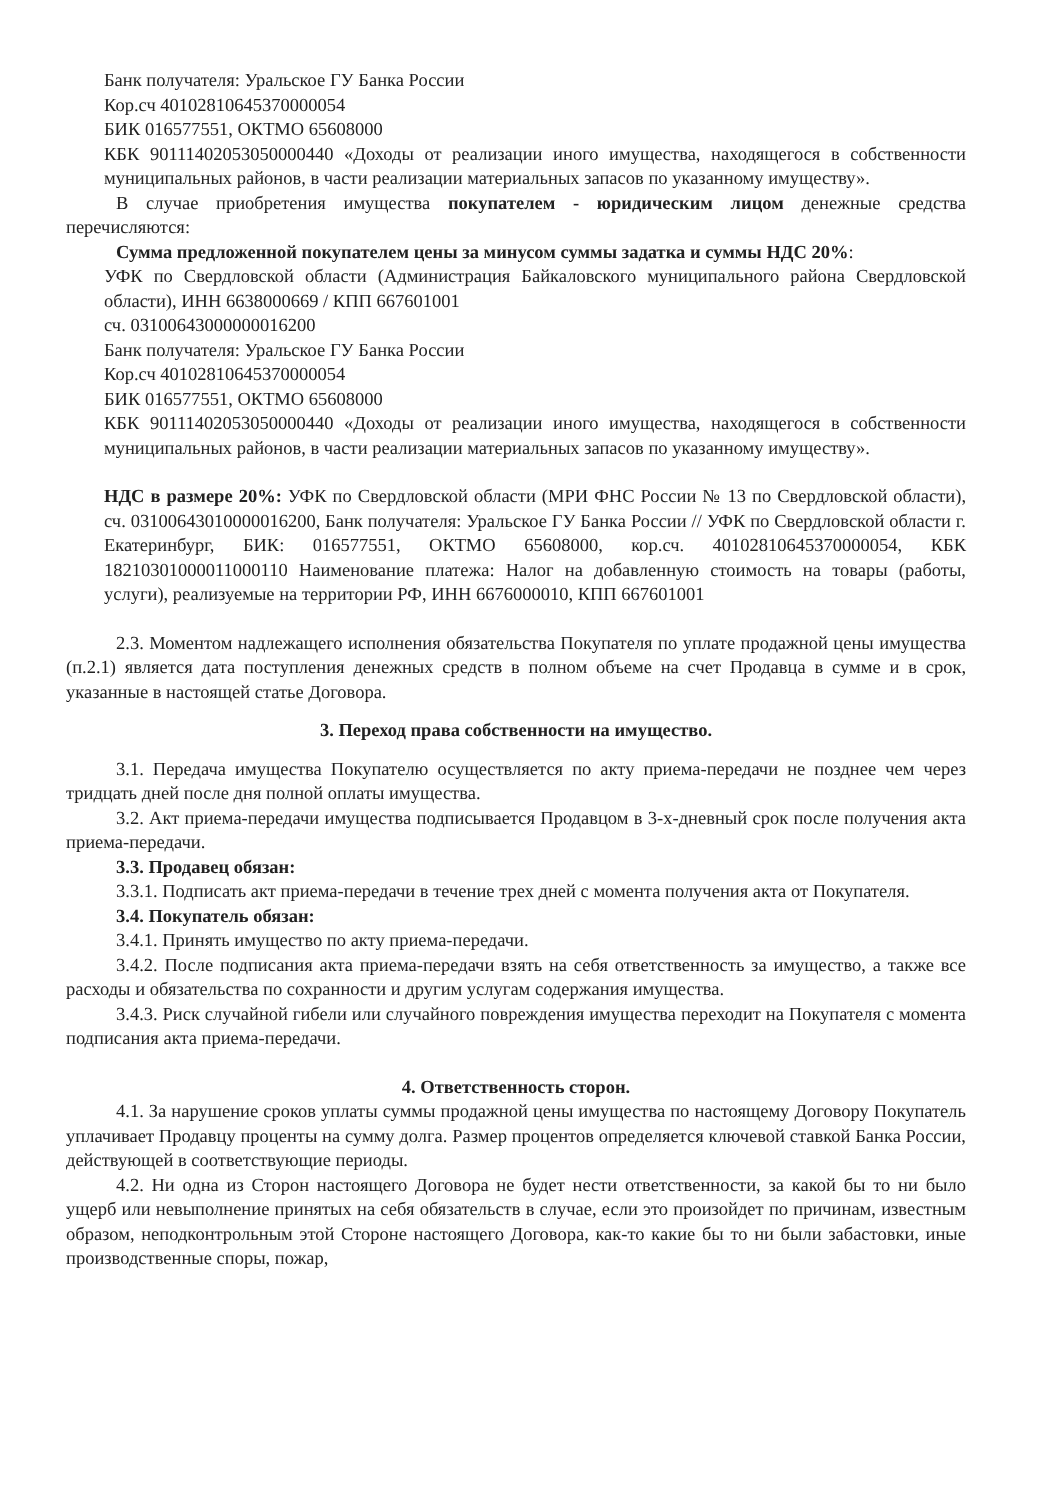Банк получателя: Уральское ГУ Банка России
Кор.сч 40102810645370000054
БИК 016577551, ОКТМО 65608000
КБК 90111402053050000440 «Доходы от реализации иного имущества, находящегося в собственности муниципальных районов, в части реализации материальных запасов по указанному имуществу».
В случае приобретения имущества покупателем - юридическим лицом денежные средства перечисляются:
Сумма предложенной покупателем цены за минусом суммы задатка и суммы НДС 20%:
УФК по Свердловской области (Администрация Байкаловского муниципального района Свердловской области), ИНН 6638000669 / КПП 667601001
сч. 03100643000000016200
Банк получателя: Уральское ГУ Банка России
Кор.сч 40102810645370000054
БИК 016577551, ОКТМО 65608000
КБК 90111402053050000440 «Доходы от реализации иного имущества, находящегося в собственности муниципальных районов, в части реализации материальных запасов по указанному имуществу».
НДС в размере 20%: УФК по Свердловской области (МРИ ФНС России № 13 по Свердловской области), сч. 03100643010000016200, Банк получателя: Уральское ГУ Банка России // УФК по Свердловской области г. Екатеринбург, БИК: 016577551, ОКТМО 65608000, кор.сч. 40102810645370000054, КБК 18210301000011000110 Наименование платежа: Налог на добавленную стоимость на товары (работы, услуги), реализуемые на территории РФ, ИНН 6676000010, КПП 667601001
2.3. Моментом надлежащего исполнения обязательства Покупателя по уплате продажной цены имущества (п.2.1) является дата поступления денежных средств в полном объеме на счет Продавца в сумме и в срок, указанные в настоящей статье Договора.
3. Переход права собственности на имущество.
3.1. Передача имущества Покупателю осуществляется по акту приема-передачи не позднее чем через тридцать дней после дня полной оплаты имущества.
3.2. Акт приема-передачи имущества подписывается Продавцом в 3-х-дневный срок после получения акта приема-передачи.
3.3. Продавец обязан:
3.3.1. Подписать акт приема-передачи в течение трех дней с момента получения акта от Покупателя.
3.4. Покупатель обязан:
3.4.1. Принять имущество по акту приема-передачи.
3.4.2. После подписания акта приема-передачи взять на себя ответственность за имущество, а также все расходы и обязательства по сохранности и другим услугам содержания имущества.
3.4.3. Риск случайной гибели или случайного повреждения имущества переходит на Покупателя с момента подписания акта приема-передачи.
4. Ответственность сторон.
4.1. За нарушение сроков уплаты суммы продажной цены имущества по настоящему Договору Покупатель уплачивает Продавцу проценты на сумму долга. Размер процентов определяется ключевой ставкой Банка России, действующей в соответствующие периоды.
4.2. Ни одна из Сторон настоящего Договора не будет нести ответственности, за какой бы то ни было ущерб или невыполнение принятых на себя обязательств в случае, если это произойдет по причинам, известным образом, неподконтрольным этой Стороне настоящего Договора, как-то какие бы то ни были забастовки, иные производственные споры, пожар,